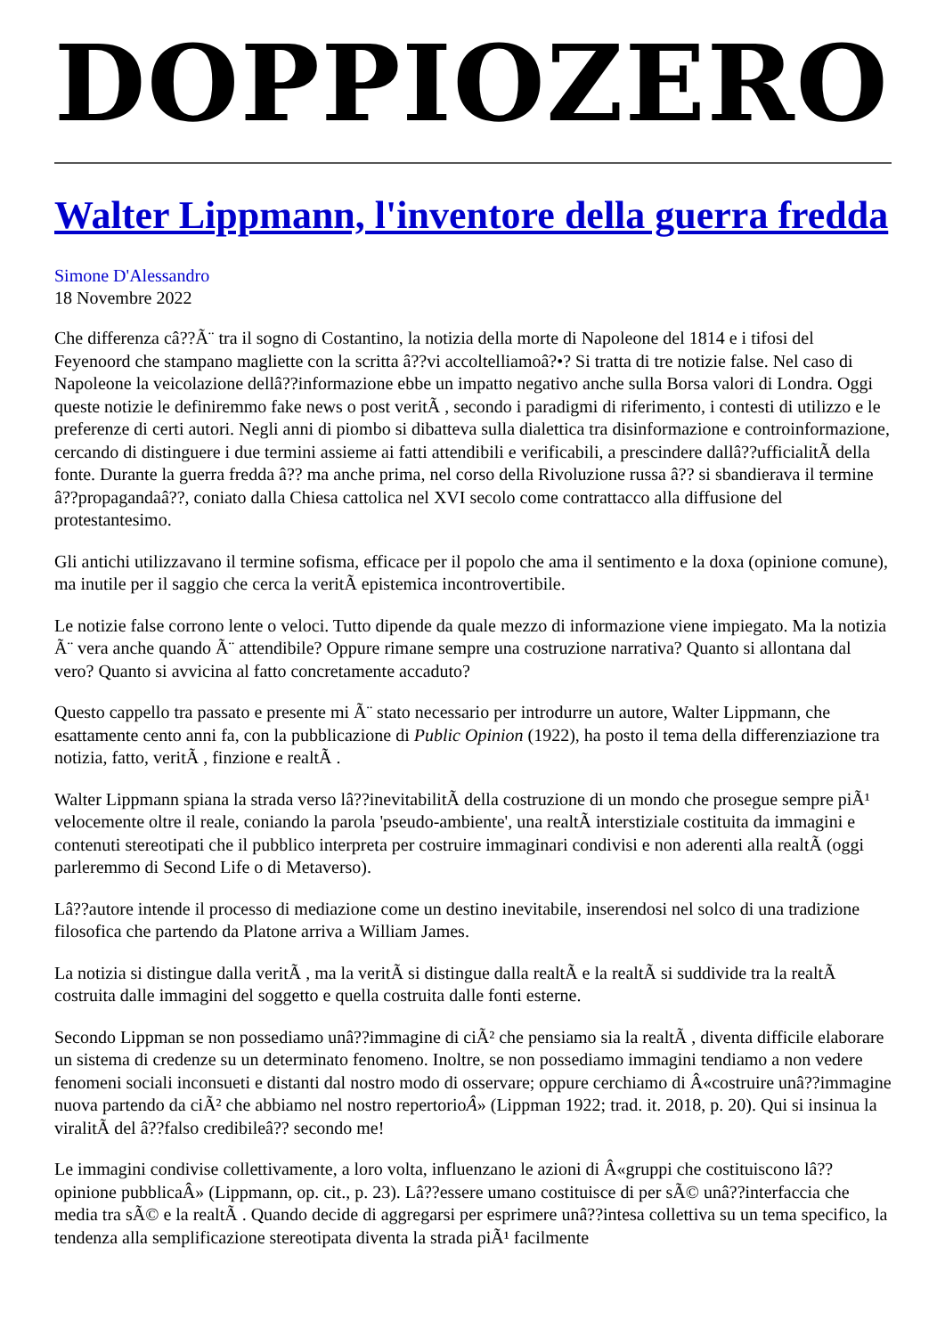DOPPIOZERO
Walter Lippmann, l'inventore della guerra fredda
Simone D'Alessandro
18 Novembre 2022
Che differenza câ??Ã¨ tra il sogno di Costantino, la notizia della morte di Napoleone del 1814 e i tifosi del Feyenoord che stampano magliette con la scritta â??vi accoltelliamoâ?•? Si tratta di tre notizie false. Nel caso di Napoleone la veicolazione dellâ??informazione ebbe un impatto negativo anche sulla Borsa valori di Londra. Oggi queste notizie le definiremmo fake news o post veritÃ , secondo i paradigmi di riferimento, i contesti di utilizzo e le preferenze di certi autori. Negli anni di piombo si dibatteva sulla dialettica tra disinformazione e controinformazione, cercando di distinguere i due termini assieme ai fatti attendibili e verificabili, a prescindere dallâ??ufficialitÃ della fonte. Durante la guerra fredda â?? ma anche prima, nel corso della Rivoluzione russa â?? si sbandierava il termine â??propagandaâ??, coniato dalla Chiesa cattolica nel XVI secolo come contrattacco alla diffusione del protestantesimo.
Gli antichi utilizzavano il termine sofisma, efficace per il popolo che ama il sentimento e la doxa (opinione comune), ma inutile per il saggio che cerca la veritÃ epistemica incontrovertibile.
Le notizie false corrono lente o veloci. Tutto dipende da quale mezzo di informazione viene impiegato. Ma la notizia Ã¨ vera anche quando Ã¨ attendibile? Oppure rimane sempre una costruzione narrativa? Quanto si allontana dal vero? Quanto si avvicina al fatto concretamente accaduto?
Questo cappello tra passato e presente mi Ã¨ stato necessario per introdurre un autore, Walter Lippmann, che esattamente cento anni fa, con la pubblicazione di Public Opinion (1922), ha posto il tema della differenziazione tra notizia, fatto, veritÃ , finzione e realtÃ .
Walter Lippmann spiana la strada verso lâ??inevitabilitÃ della costruzione di un mondo che prosegue sempre piÃ¹ velocemente oltre il reale, coniando la parola 'pseudo-ambiente', una realtÃ interstiziale costituita da immagini e contenuti stereotipati che il pubblico interpreta per costruire immaginari condivisi e non aderenti alla realtÃ (oggi parleremmo di Second Life o di Metaverso).
Lâ??autore intende il processo di mediazione come un destino inevitabile, inserendosi nel solco di una tradizione filosofica che partendo da Platone arriva a William James.
La notizia si distingue dalla veritÃ , ma la veritÃ si distingue dalla realtÃ e la realtÃ si suddivide tra la realtÃ costruita dalle immagini del soggetto e quella costruita dalle fonti esterne.
Secondo Lippman se non possediamo unâ??immagine di ciÃ² che pensiamo sia la realtÃ , diventa difficile elaborare un sistema di credenze su un determinato fenomeno. Inoltre, se non possediamo immagini tendiamo a non vedere fenomeni sociali inconsueti e distanti dal nostro modo di osservare; oppure cerchiamo di Â«costruire unâ??immagine nuova partendo da ciÃ² che abbiamo nel nostro repertorioÂ» (Lippman 1922; trad. it. 2018, p. 20). Qui si insinua la viralitÃ del â??falso credibileâ?? secondo me!
Le immagini condivise collettivamente, a loro volta, influenzano le azioni di Â«gruppi che costituiscono lâ??opinione pubblicaÂ» (Lippmann, op. cit., p. 23). Lâ??essere umano costituisce di per sÃ© unâ??interfaccia che media tra sÃ© e la realtÃ . Quando decide di aggregarsi per esprimere unâ??intesa collettiva su un tema specifico, la tendenza alla semplificazione stereotipata diventa la strada piÃ¹ facilmente